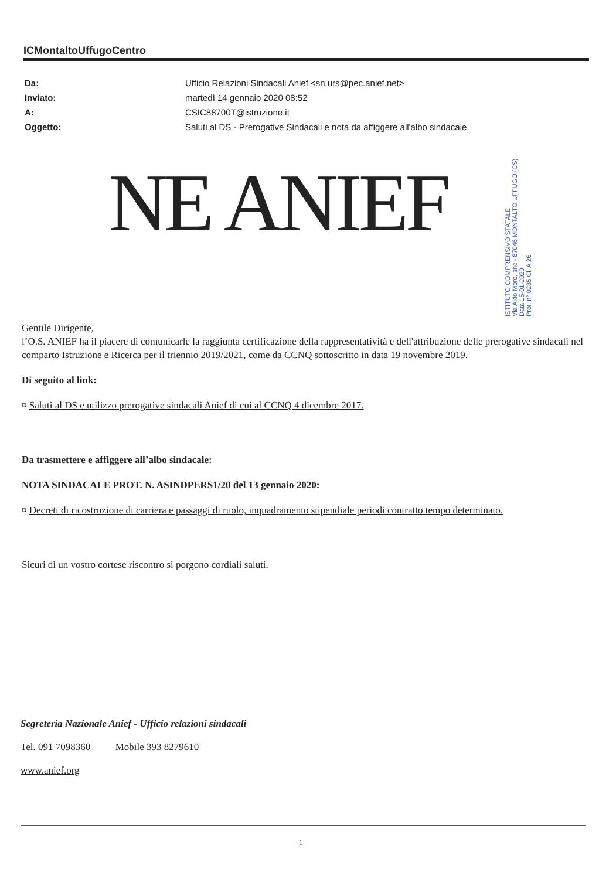ICMontaltoUffugoCentro
| Da: | Ufficio Relazioni Sindacali Anief <sn.urs@pec.anief.net> |
| Inviato: | martedì 14 gennaio 2020 08:52 |
| A: | CSIC88700T@istruzione.it |
| Oggetto: | Saluti al DS - Prerogative Sindacali e nota da affiggere all'albo sindacale |
NE ANIEF
ISTITUTO COMPRENSIVO STATALE
Via Aldo Moro, snc - 87046 MONTALTO UFFUGO (CS)
Data 15-01-2020
Prot. n° 0285 Cl. A 26
Gentile Dirigente,
l’O.S. ANIEF ha il piacere di comunicarle la raggiunta certificazione della rappresentatività e dell'attribuzione delle prerogative sindacali nel comparto Istruzione e Ricerca per il triennio 2019/2021, come da CCNQ sottoscritto in data 19 novembre 2019.
Di seguito al link:
¤ Saluti al DS e utilizzo prerogative sindacali Anief di cui al CCNQ 4 dicembre 2017.
Da trasmettere e affiggere all’albo sindacale:
NOTA SINDACALE PROT. N. ASINDPERS1/20 del 13 gennaio 2020:
¤ Decreti di ricostruzione di carriera e passaggi di ruolo, inquadramento stipendiale periodi contratto tempo determinato.
Sicuri di un vostro cortese riscontro si porgono cordiali saluti.
Segreteria Nazionale Anief - Ufficio relazioni sindacali
Tel. 091 7098360 Mobile 393 8279610
www.anief.org
1